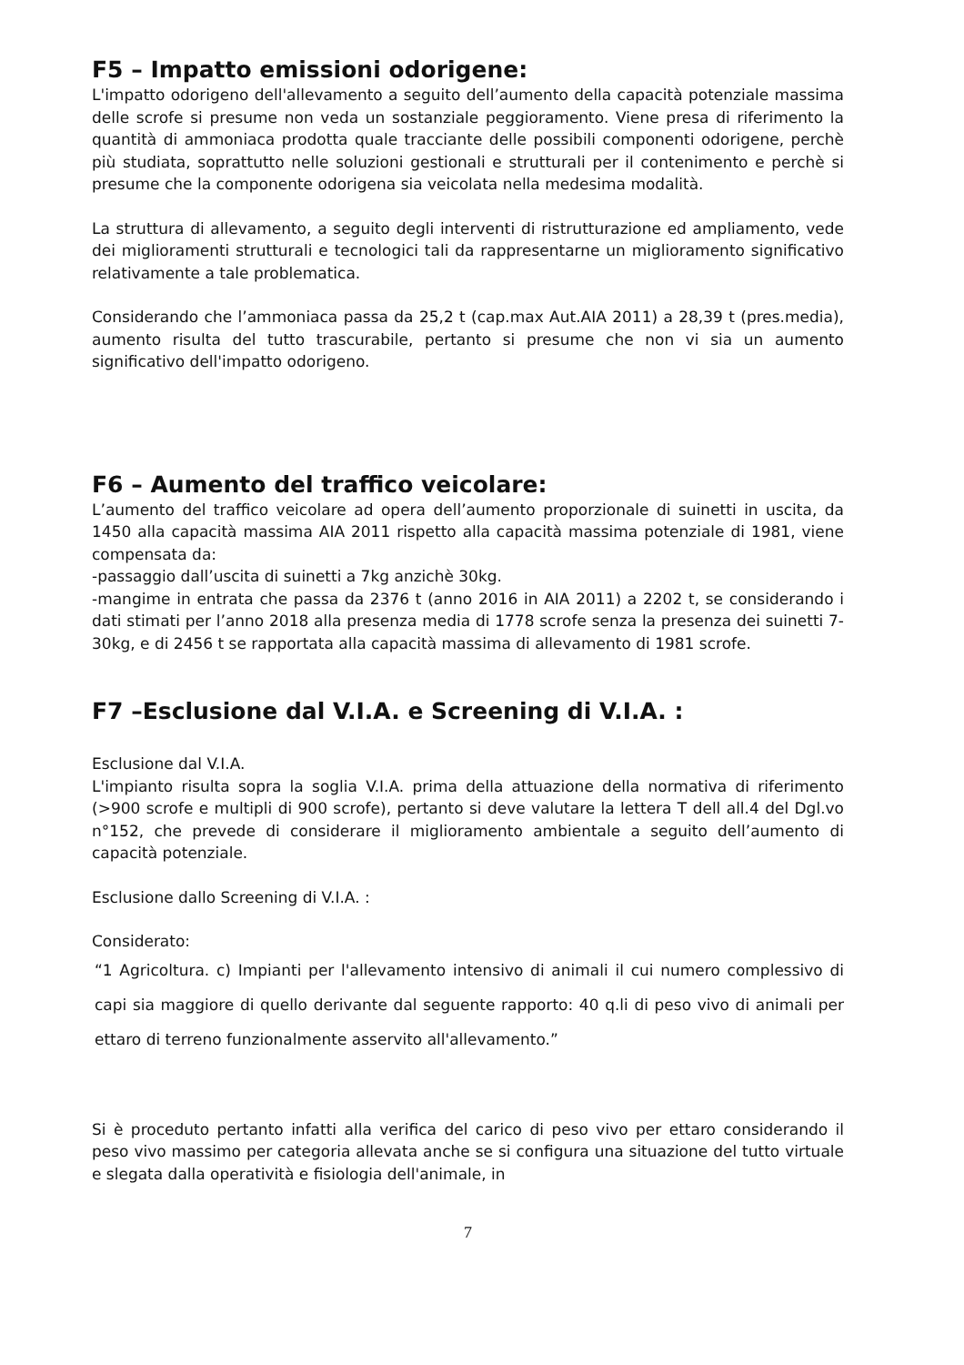F5 – Impatto emissioni odorigene:
L'impatto odorigeno dell'allevamento a seguito dell’aumento della capacità potenziale massima delle scrofe si presume non veda un sostanziale peggioramento. Viene presa di riferimento la quantità di ammoniaca prodotta quale tracciante delle possibili componenti odorigene, perchè più studiata, soprattutto nelle soluzioni gestionali e strutturali per il contenimento e perchè si presume che la componente odorigena sia veicolata nella medesima modalità.
La struttura di allevamento, a seguito degli interventi di ristrutturazione ed ampliamento, vede dei miglioramenti strutturali e tecnologici tali da rappresentarne un miglioramento significativo relativamente a tale problematica.
Considerando che l’ammoniaca passa da 25,2 t (cap.max Aut.AIA 2011) a 28,39 t (pres.media), aumento risulta del tutto trascurabile, pertanto si presume che non vi sia un aumento significativo dell'impatto odorigeno.
F6 – Aumento del traffico veicolare:
L’aumento del traffico veicolare ad opera dell’aumento proporzionale di suinetti in uscita, da 1450 alla capacità massima AIA 2011 rispetto alla capacità massima potenziale di 1981, viene compensata da:
-passaggio dall’uscita di suinetti a 7kg anzichè 30kg.
-mangime in entrata che passa da 2376 t (anno 2016 in AIA 2011) a 2202 t, se considerando i dati stimati per l’anno 2018 alla presenza media di 1778 scrofe senza la presenza dei suinetti 7-30kg, e di 2456 t se rapportata alla capacità massima di allevamento di 1981 scrofe.
F7 –Esclusione dal V.I.A. e Screening di V.I.A. :
Esclusione dal V.I.A.
L'impianto risulta sopra la soglia V.I.A. prima della attuazione della normativa di riferimento (>900 scrofe e multipli di 900 scrofe), pertanto si deve valutare la lettera T dell all.4 del Dgl.vo n°152, che prevede di considerare il miglioramento ambientale a seguito dell’aumento di capacità potenziale.
Esclusione dallo Screening di V.I.A. :
Considerato:
“1 Agricoltura. c) Impianti per l'allevamento intensivo di animali il cui numero complessivo di capi sia maggiore di quello derivante dal seguente rapporto: 40 q.li di peso vivo di animali per ettaro di terreno funzionalmente asservito all'allevamento.”
Si è proceduto pertanto infatti alla verifica del carico di peso vivo per ettaro considerando il peso vivo massimo per categoria allevata anche se si configura una situazione del tutto virtuale e slegata dalla operatività e fisiologia dell'animale, in
7